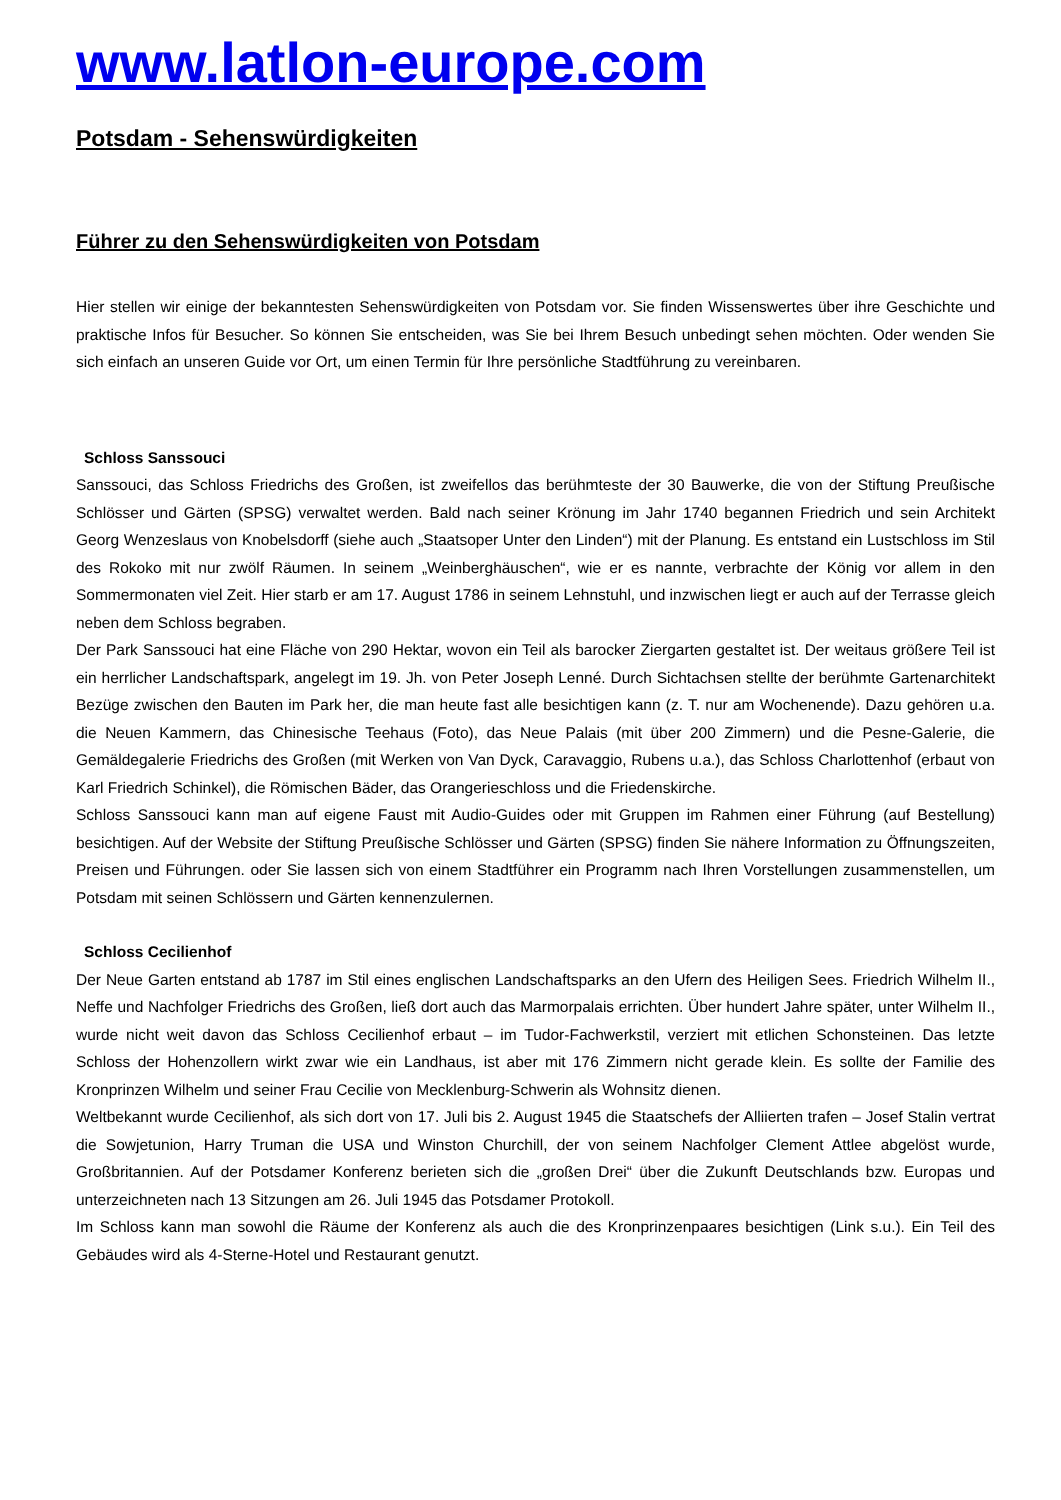www.latlon-europe.com
Potsdam - Sehenswürdigkeiten
Führer zu den Sehenswürdigkeiten von Potsdam
Hier stellen wir einige der bekanntesten Sehenswürdigkeiten von Potsdam vor. Sie finden Wissenswertes über ihre Geschichte und praktische Infos für Besucher. So können Sie entscheiden, was Sie bei Ihrem Besuch unbedingt sehen möchten. Oder wenden Sie sich einfach an unseren Guide vor Ort, um einen Termin für Ihre persönliche Stadtführung zu vereinbaren.
Schloss Sanssouci
Sanssouci, das Schloss Friedrichs des Großen, ist zweifellos das berühmteste der 30 Bauwerke, die von der Stiftung Preußische Schlösser und Gärten (SPSG) verwaltet werden. Bald nach seiner Krönung im Jahr 1740 begannen Friedrich und sein Architekt Georg Wenzeslaus von Knobelsdorff (siehe auch „Staatsoper Unter den Linden“) mit der Planung. Es entstand ein Lustschloss im Stil des Rokoko mit nur zwölf Räumen. In seinem „Weinberghäuschen“, wie er es nannte, verbrachte der König vor allem in den Sommermonaten viel Zeit. Hier starb er am 17. August 1786 in seinem Lehnstuhl, und inzwischen liegt er auch auf der Terrasse gleich neben dem Schloss begraben.
Der Park Sanssouci hat eine Fläche von 290 Hektar, wovon ein Teil als barocker Ziergarten gestaltet ist. Der weitaus größere Teil ist ein herrlicher Landschaftspark, angelegt im 19. Jh. von Peter Joseph Lenné. Durch Sichtachsen stellte der berühmte Gartenarchitekt Bezüge zwischen den Bauten im Park her, die man heute fast alle besichtigen kann (z. T. nur am Wochenende). Dazu gehören u.a. die Neuen Kammern, das Chinesische Teehaus (Foto), das Neue Palais (mit über 200 Zimmern) und die Pesne-Galerie, die Gemäldegalerie Friedrichs des Großen (mit Werken von Van Dyck, Caravaggio, Rubens u.a.), das Schloss Charlottenhof (erbaut von Karl Friedrich Schinkel), die Römischen Bäder, das Orangerieschloss und die Friedenskirche.
Schloss Sanssouci kann man auf eigene Faust mit Audio-Guides oder mit Gruppen im Rahmen einer Führung (auf Bestellung) besichtigen. Auf der Website der Stiftung Preußische Schlösser und Gärten (SPSG) finden Sie nähere Information zu Öffnungszeiten, Preisen und Führungen. oder Sie lassen sich von einem Stadtführer ein Programm nach Ihren Vorstellungen zusammenstellen, um Potsdam mit seinen Schlössern und Gärten kennenzulernen.
Schloss Cecilienhof
Der Neue Garten entstand ab 1787 im Stil eines englischen Landschaftsparks an den Ufern des Heiligen Sees. Friedrich Wilhelm II., Neffe und Nachfolger Friedrichs des Großen, ließ dort auch das Marmorpalais errichten. Über hundert Jahre später, unter Wilhelm II., wurde nicht weit davon das Schloss Cecilienhof erbaut – im Tudor-Fachwerkstil, verziert mit etlichen Schonsteinen. Das letzte Schloss der Hohenzollern wirkt zwar wie ein Landhaus, ist aber mit 176 Zimmern nicht gerade klein. Es sollte der Familie des Kronprinzen Wilhelm und seiner Frau Cecilie von Mecklenburg-Schwerin als Wohnsitz dienen.
Weltbekannt wurde Cecilienhof, als sich dort von 17. Juli bis 2. August 1945 die Staatschefs der Alliierten trafen – Josef Stalin vertrat die Sowjetunion, Harry Truman die USA und Winston Churchill, der von seinem Nachfolger Clement Attlee abgelöst wurde, Großbritannien. Auf der Potsdamer Konferenz berieten sich die „großen Drei“ über die Zukunft Deutschlands bzw. Europas und unterzeichneten nach 13 Sitzungen am 26. Juli 1945 das Potsdamer Protokoll.
Im Schloss kann man sowohl die Räume der Konferenz als auch die des Kronprinzenpaares besichtigen (Link s.u.). Ein Teil des Gebäudes wird als 4-Sterne-Hotel und Restaurant genutzt.